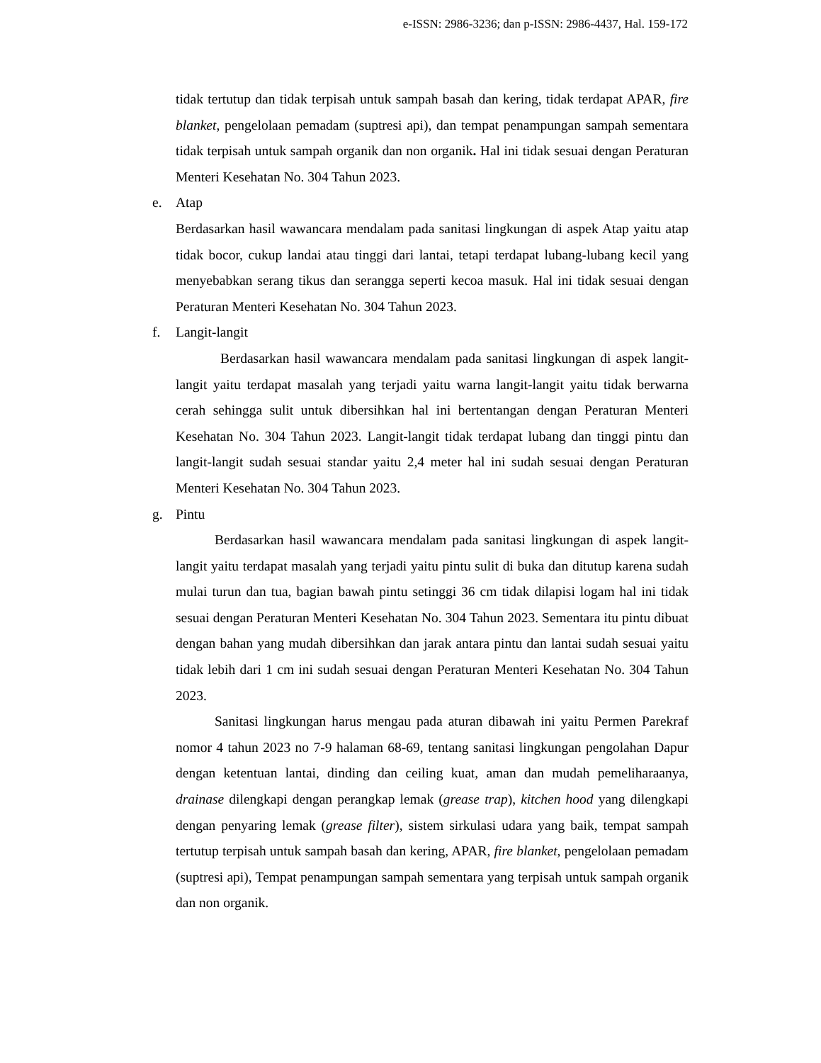e-ISSN: 2986-3236; dan p-ISSN: 2986-4437, Hal. 159-172
tidak tertutup dan tidak terpisah untuk sampah basah dan kering, tidak terdapat APAR, fire blanket, pengelolaan pemadam (suptresi api), dan tempat penampungan sampah sementara tidak terpisah untuk sampah organik dan non organik. Hal ini tidak sesuai dengan Peraturan Menteri Kesehatan No. 304 Tahun 2023.
e. Atap
Berdasarkan hasil wawancara mendalam pada sanitasi lingkungan di aspek Atap yaitu atap tidak bocor, cukup landai atau tinggi dari lantai, tetapi terdapat lubang-lubang kecil yang menyebabkan serang tikus dan serangga seperti kecoa masuk. Hal ini tidak sesuai dengan Peraturan Menteri Kesehatan No. 304 Tahun 2023.
f. Langit-langit
Berdasarkan hasil wawancara mendalam pada sanitasi lingkungan di aspek langit-langit yaitu terdapat masalah yang terjadi yaitu warna langit-langit yaitu tidak berwarna cerah sehingga sulit untuk dibersihkan hal ini bertentangan dengan Peraturan Menteri Kesehatan No. 304 Tahun 2023. Langit-langit tidak terdapat lubang dan tinggi pintu dan langit-langit sudah sesuai standar yaitu 2,4 meter hal ini sudah sesuai dengan Peraturan Menteri Kesehatan No. 304 Tahun 2023.
g. Pintu
Berdasarkan hasil wawancara mendalam pada sanitasi lingkungan di aspek langit-langit yaitu terdapat masalah yang terjadi yaitu pintu sulit di buka dan ditutup karena sudah mulai turun dan tua, bagian bawah pintu setinggi 36 cm tidak dilapisi logam hal ini tidak sesuai dengan Peraturan Menteri Kesehatan No. 304 Tahun 2023. Sementara itu pintu dibuat dengan bahan yang mudah dibersihkan dan jarak antara pintu dan lantai sudah sesuai yaitu tidak lebih dari 1 cm ini sudah sesuai dengan Peraturan Menteri Kesehatan No. 304 Tahun 2023.
Sanitasi lingkungan harus mengau pada aturan dibawah ini yaitu Permen Parekraf nomor 4 tahun 2023 no 7-9 halaman 68-69, tentang sanitasi lingkungan pengolahan Dapur dengan ketentuan lantai, dinding dan ceiling kuat, aman dan mudah pemeliharaanya, drainase dilengkapi dengan perangkap lemak (grease trap), kitchen hood yang dilengkapi dengan penyaring lemak (grease filter), sistem sirkulasi udara yang baik, tempat sampah tertutup terpisah untuk sampah basah dan kering, APAR, fire blanket, pengelolaan pemadam (suptresi api), Tempat penampungan sampah sementara yang terpisah untuk sampah organik dan non organik.